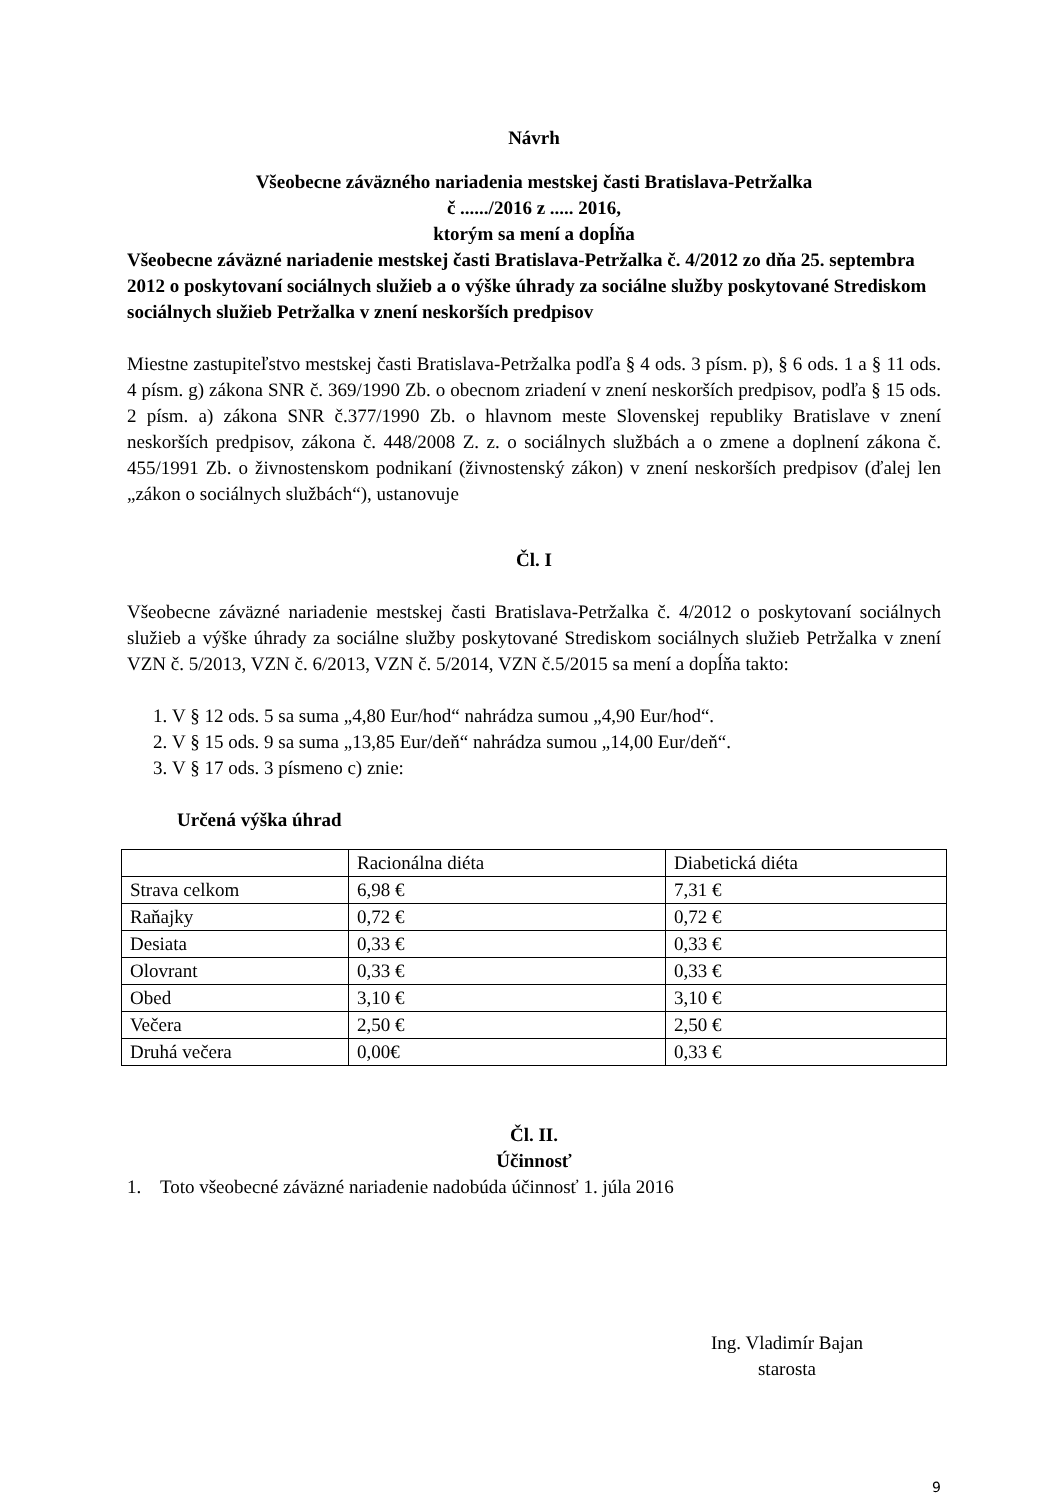Návrh
Všeobecne záväzného nariadenia mestskej časti Bratislava-Petržalka
č ....../2016 z ..... 2016,
ktorým sa mení a dopĺňa
Všeobecne záväzné nariadenie mestskej časti Bratislava-Petržalka č. 4/2012 zo dňa 25. septembra 2012 o poskytovaní sociálnych služieb a o výške úhrady za sociálne služby poskytované Strediskom sociálnych služieb Petržalka v znení neskorších predpisov
Miestne zastupiteľstvo mestskej časti Bratislava-Petržalka podľa § 4 ods. 3 písm. p), § 6 ods. 1 a § 11 ods. 4 písm. g) zákona SNR č. 369/1990 Zb. o obecnom zriadení v znení neskorších predpisov, podľa § 15 ods. 2 písm. a) zákona SNR č.377/1990 Zb. o hlavnom meste Slovenskej republiky Bratislave v znení neskorších predpisov, zákona č. 448/2008 Z. z. o sociálnych službách a o zmene a doplnení zákona č. 455/1991 Zb. o živnostenskom podnikaní (živnostenský zákon) v znení neskorších predpisov (ďalej len „zákon o sociálnych službách“), ustanovuje
Čl. I
Všeobecne záväzné nariadenie mestskej časti Bratislava-Petržalka č. 4/2012 o poskytovaní sociálnych služieb a výške úhrady za sociálne služby poskytované Strediskom sociálnych služieb Petržalka v znení VZN č. 5/2013, VZN č. 6/2013, VZN č. 5/2014, VZN č.5/2015 sa mení a dopĺňa takto:
1. V § 12 ods. 5 sa suma „4,80 Eur/hod“ nahrádza sumou „4,90 Eur/hod“.
2. V § 15 ods. 9 sa suma „13,85 Eur/deň“ nahrádza sumou „14,00 Eur/deň“.
3. V § 17 ods. 3 písmeno c) znie:
Určená výška úhrad
| | Racionálna diéta | Diabetická diéta |
| Strava celkom | 6,98 € | 7,31 € |
| Raňajky | 0,72 € | 0,72 € |
| Desiata | 0,33 € | 0,33 € |
| Olovrant | 0,33 € | 0,33 € |
| Obed | 3,10 € | 3,10 € |
| Večera | 2,50 € | 2,50 € |
| Druhá večera | 0,00€ | 0,33 € |
Čl. II.
Účinnosť
1. Toto všeobecné záväzné nariadenie nadobúda účinnosť 1. júla 2016
Ing. Vladimír Bajan
starosta
9